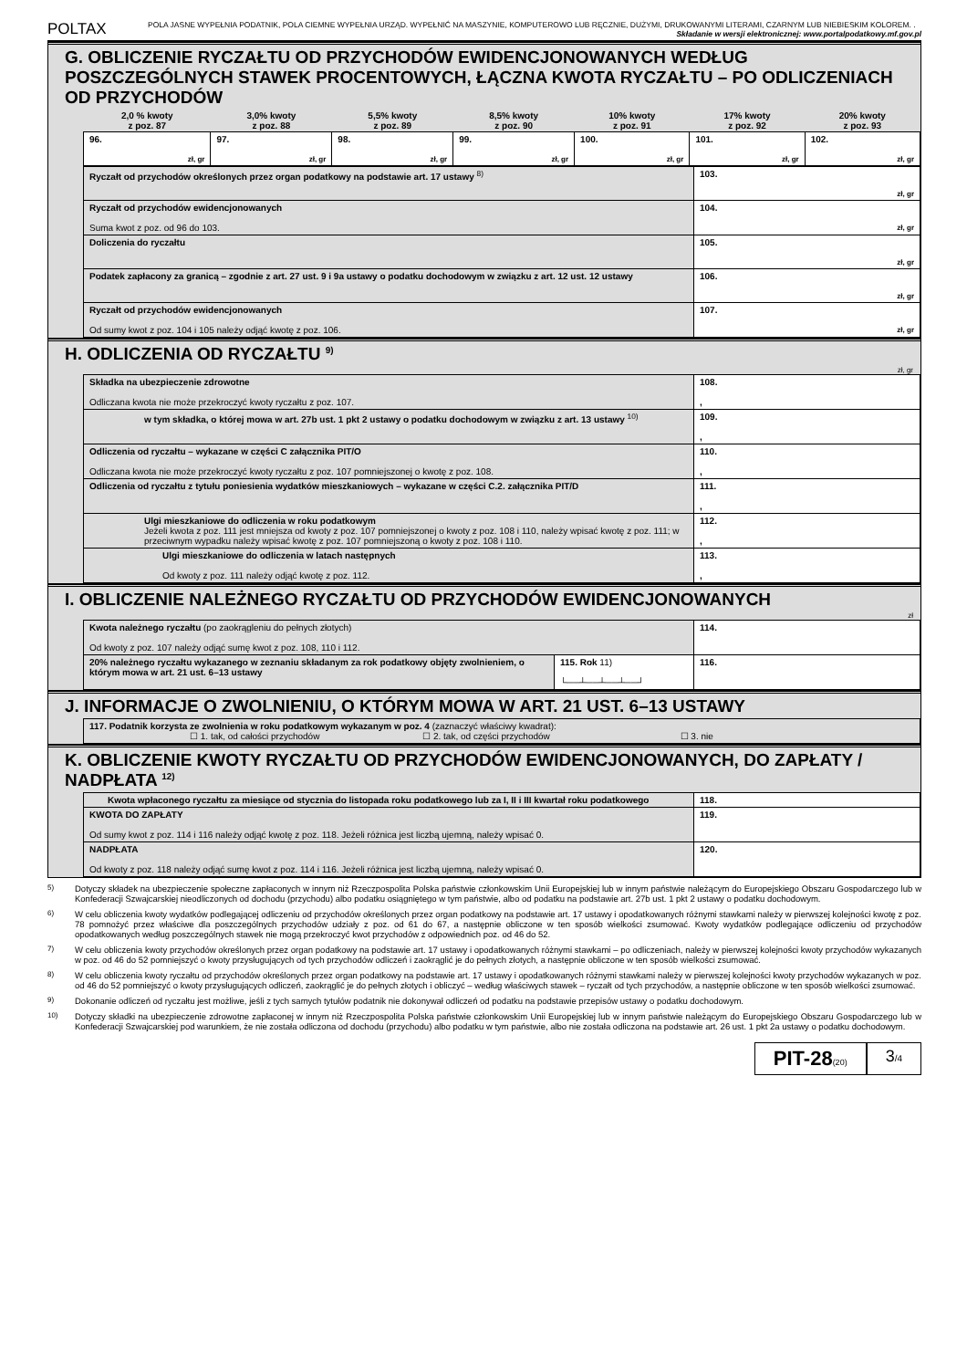POLTAX
POLA JASNE WYPEŁNIA PODATNIK, POLA CIEMNE WYPEŁNIA URZĄD. WYPEŁNIĆ NA MASZYNIE, KOMPUTEROWO LUB RĘCZNIE, DUŻYMI, DRUKOWANYMI LITERAMI, CZARNYM LUB NIEBIESKIM KOLOREM. . Składanie w wersji elektronicznej: www.portalpodatkowy.mf.gov.pl
G. OBLICZENIE RYCZAŁTU OD PRZYCHODÓW EWIDENCJONOWANYCH WEDŁUG POSZCZEGÓLNYCH STAWEK PROCENTOWYCH, ŁĄCZNA KWOTA RYCZAŁTU – PO ODLICZENIACH OD PRZYCHODÓW
| 2,0 % kwoty z poz. 87 | 3,0% kwoty z poz. 88 | 5,5% kwoty z poz. 89 | 8,5% kwoty z poz. 90 | 10% kwoty z poz. 91 | 17% kwoty z poz. 92 | 20% kwoty z poz. 93 |
| --- | --- | --- | --- | --- | --- | --- |
| 96. zł, gr | 97. zł, gr | 98. zł, gr | 99. zł, gr | 100. zł, gr | 101. zł, gr | 102. zł, gr |
| Ryczałt od przychodów określonych przez organ podatkowy na podstawie art. 17 ustawy <sup>8)</sup> | 103. zł, gr |
| Ryczałt od przychodów ewidencjonowanych Suma kwot z poz. od 96 do 103. | 104. zł, gr |
| Doliczenia do ryczałtu | 105. zł, gr |
| Podatek zapłacony za granicą – zgodnie z art. 27 ust. 9 i 9a ustawy o podatku dochodowym w związku z art. 12 ust. 12 ustawy | 106. zł, gr |
| Ryczałt od przychodów ewidencjonowanych Od sumy kwot z poz. 104 i 105 należy odjąć kwotę z poz. 106. | 107. zł, gr |
H. ODLICZENIA OD RYCZAŁTU <sup>9)</sup>
zł, gr
| Składka na ubezpieczenie zdrowotne Odliczana kwota nie może przekroczyć kwoty ryczałtu z poz. 107. | 108. , |
| w tym składka, o której mowa w art. 27b ust. 1 pkt 2 ustawy o podatku dochodowym w związku z art. 13 ustawy <sup>10)</sup> | 109. , |
| Odliczenia od ryczałtu – wykazane w części C załącznika PIT/O Odliczana kwota nie może przekroczyć kwoty ryczałtu z poz. 107 pomniejszonej o kwotę z poz. 108. | 110. , |
| Odliczenia od ryczałtu z tytułu poniesienia wydatków mieszkaniowych – wykazane w części C.2. załącznika PIT/D | 111. , |
| Ulgi mieszkaniowe do odliczenia w roku podatkowym Jeżeli kwota z poz. 111 jest mniejsza od kwoty z poz. 107 pomniejszonej o kwoty z poz. 108 i 110, należy wpisać kwotę z poz. 111; w przeciwnym wypadku należy wpisać kwotę z poz. 107 pomniejszoną o kwoty z poz. 108 i 110. | 112. , |
| Ulgi mieszkaniowe do odliczenia w latach następnych Od kwoty z poz. 111 należy odjąć kwotę z poz. 112. | 113. , |
I. OBLICZENIE NALEŻNEGO RYCZAŁTU OD PRZYCHODÓW EWIDENCJONOWANYCH
zł
| Kwota należnego ryczałtu (po zaokrągleniu do pełnych złotych) Od kwoty z poz. 107 należy odjąć sumę kwot z poz. 108, 110 i 112. | | 114. |
| 20% należnego ryczałtu wykazanego w zeznaniu składanym za rok podatkowy objęty zwolnieniem, o którym mowa w art. 21 ust. 6–13 ustawy | 115. Rok 11) └──┴──┴──┴──┘ | 116. |
J. INFORMACJE O ZWOLNIENIU, O KTÓRYM MOWA W ART. 21 UST. 6–13 USTAWY
| 117. Podatnik korzysta ze zwolnienia w roku podatkowym wykazanym w poz. 4 (zaznaczyć właściwy kwadrat): ☐ 1. tak, od całości przychodów ☐ 2. tak, od części przychodów ☐ 3. nie |
K. OBLICZENIE KWOTY RYCZAŁTU OD PRZYCHODÓW EWIDENCJONOWANYCH, DO ZAPŁATY / NADPŁATA <sup>12)</sup>
| Kwota wpłaconego ryczałtu za miesiące od stycznia do listopada roku podatkowego lub za I, II i III kwartał roku podatkowego | 118. |
| KWOTA DO ZAPŁATY Od sumy kwot z poz. 114 i 116 należy odjąć kwotę z poz. 118. Jeżeli różnica jest liczbą ujemną, należy wpisać 0. | 119. |
| NADPŁATA Od kwoty z poz. 118 należy odjąć sumę kwot z poz. 114 i 116. Jeżeli różnica jest liczbą ujemną, należy wpisać 0. | 120. |
<sup>5)</sup> Dotyczy składek na ubezpieczenie społeczne zapłaconych w innym niż Rzeczpospolita Polska państwie członkowskim Unii Europejskiej lub w innym państwie należącym do Europejskiego Obszaru Gospodarczego lub w Konfederacji Szwajcarskiej nieodliczonych od dochodu (przychodu) albo podatku osiągniętego w tym państwie, albo od podatku na podstawie art. 27b ust. 1 pkt 2 ustawy o podatku dochodowym.
<sup>6)</sup> W celu obliczenia kwoty wydatków podlegającej odliczeniu od przychodów określonych przez organ podatkowy na podstawie art. 17 ustawy i opodatkowanych różnymi stawkami należy w pierwszej kolejności kwotę z poz. 78 pomnożyć przez właściwe dla poszczególnych przychodów udziały z poz. od 61 do 67, a następnie obliczone w ten sposób wielkości zsumować. Kwoty wydatków podlegające odliczeniu od przychodów opodatkowanych według poszczególnych stawek nie mogą przekroczyć kwot przychodów z odpowiednich poz. od 46 do 52.
<sup>7)</sup> W celu obliczenia kwoty przychodów określonych przez organ podatkowy na podstawie art. 17 ustawy i opodatkowanych różnymi stawkami – po odliczeniach, należy w pierwszej kolejności kwoty przychodów wykazanych w poz. od 46 do 52 pomniejszyć o kwoty przysługujących od tych przychodów odliczeń i zaokrąglić je do pełnych złotych, a następnie obliczone w ten sposób wielkości zsumować.
<sup>8)</sup> W celu obliczenia kwoty ryczałtu od przychodów określonych przez organ podatkowy na podstawie art. 17 ustawy i opodatkowanych różnymi stawkami należy w pierwszej kolejności kwoty przychodów wykazanych w poz. od 46 do 52 pomniejszyć o kwoty przysługujących odliczeń, zaokrąglić je do pełnych złotych i obliczyć – według właściwych stawek – ryczałt od tych przychodów, a następnie obliczone w ten sposób wielkości zsumować.
<sup>9)</sup> Dokonanie odliczeń od ryczałtu jest możliwe, jeśli z tych samych tytułów podatnik nie dokonywał odliczeń od podatku na podstawie przepisów ustawy o podatku dochodowym.
<sup>10)</sup> Dotyczy składki na ubezpieczenie zdrowotne zapłaconej w innym niż Rzeczpospolita Polska państwie członkowskim Unii Europejskiej lub w innym państwie należącym do Europejskiego Obszaru Gospodarczego lub w Konfederacji Szwajcarskiej pod warunkiem, że nie została odliczona od dochodu (przychodu) albo podatku w tym państwie, albo nie została odliczona na podstawie art. 26 ust. 1 pkt 2a ustawy o podatku dochodowym.
PIT-28(20)
3/4